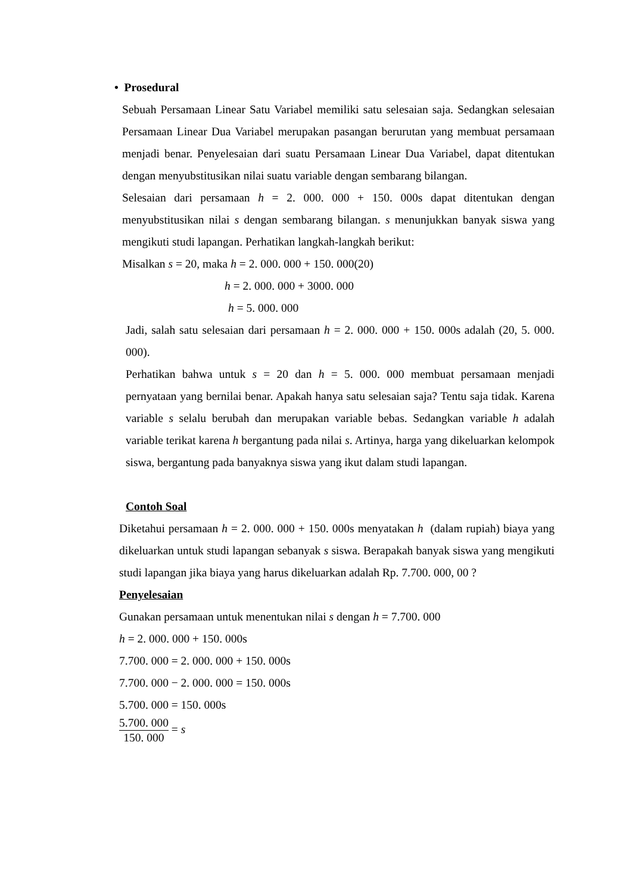• Prosedural
Sebuah Persamaan Linear Satu Variabel memiliki satu selesaian saja. Sedangkan selesaian Persamaan Linear Dua Variabel merupakan pasangan berurutan yang membuat persamaan menjadi benar. Penyelesaian dari suatu Persamaan Linear Dua Variabel, dapat ditentukan dengan menyubstitusikan nilai suatu variable dengan sembarang bilangan.
Selesaian dari persamaan h = 2. 000. 000 + 150. 000s dapat ditentukan dengan menyubstitusikan nilai s dengan sembarang bilangan. s menunjukkan banyak siswa yang mengikuti studi lapangan. Perhatikan langkah-langkah berikut:
Misalkan s = 20, maka h = 2. 000. 000 + 150. 000(20)
h = 2. 000. 000 + 3000. 000
h = 5. 000. 000
Jadi, salah satu selesaian dari persamaan h = 2. 000. 000 + 150. 000s adalah (20, 5. 000. 000).
Perhatikan bahwa untuk s = 20 dan h = 5. 000. 000 membuat persamaan menjadi pernyataan yang bernilai benar. Apakah hanya satu selesaian saja? Tentu saja tidak. Karena variable s selalu berubah dan merupakan variable bebas. Sedangkan variable h adalah variable terikat karena h bergantung pada nilai s. Artinya, harga yang dikeluarkan kelompok siswa, bergantung pada banyaknya siswa yang ikut dalam studi lapangan.
Contoh Soal
Diketahui persamaan h = 2. 000. 000 + 150. 000s menyatakan h (dalam rupiah) biaya yang dikeluarkan untuk studi lapangan sebanyak s siswa. Berapakah banyak siswa yang mengikuti studi lapangan jika biaya yang harus dikeluarkan adalah Rp. 7.700. 000, 00 ?
Penyelesaian
Gunakan persamaan untuk menentukan nilai s dengan h = 7.700. 000
h = 2. 000. 000 + 150. 000s
7.700. 000 = 2. 000. 000 + 150. 000s
7.700. 000 − 2. 000. 000 = 150. 000s
5.700. 000 = 150. 000s
5.700. 000 150. 000 = s